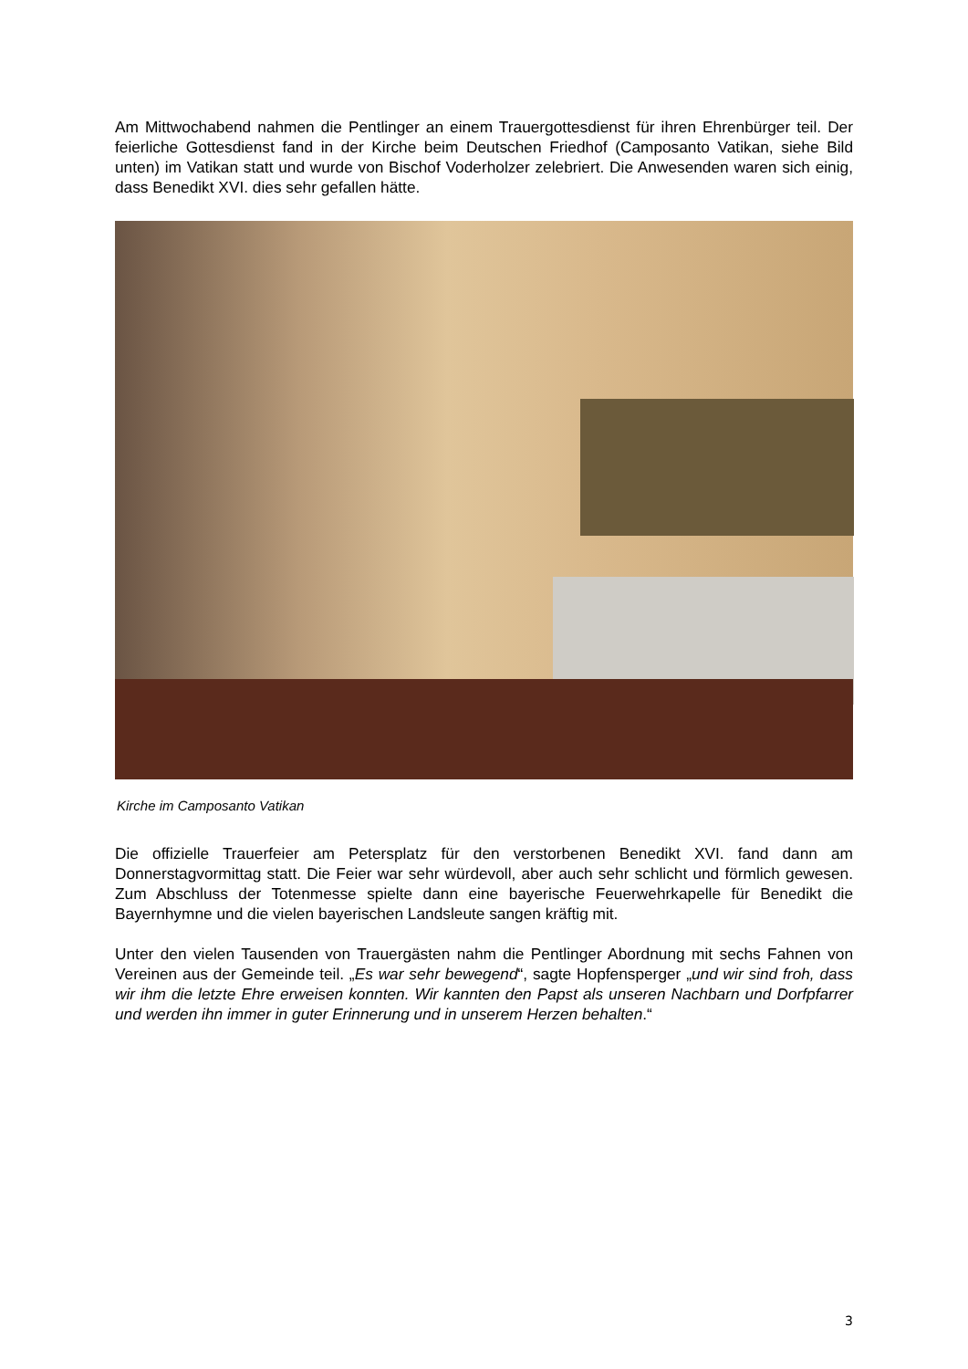Am Mittwochabend nahmen die Pentlinger an einem Trauergottesdienst für ihren Ehrenbürger teil. Der feierliche Gottesdienst fand in der Kirche beim Deutschen Friedhof (Camposanto Vatikan, siehe Bild unten) im Vatikan statt und wurde von Bischof Voderholzer zelebriert. Die Anwesenden waren sich einig, dass Benedikt XVI. dies sehr gefallen hätte.
Kirche im Camposanto Vatikan
Die offizielle Trauerfeier am Petersplatz für den verstorbenen Benedikt XVI. fand dann am Donnerstagvormittag statt. Die Feier war sehr würdevoll, aber auch sehr schlicht und förmlich gewesen. Zum Abschluss der Totenmesse spielte dann eine bayerische Feuerwehrkapelle für Benedikt die Bayernhymne und die vielen bayerischen Landsleute sangen kräftig mit.
Unter den vielen Tausenden von Trauergästen nahm die Pentlinger Abordnung mit sechs Fahnen von Vereinen aus der Gemeinde teil. „Es war sehr bewegend“, sagte Hopfensperger „und wir sind froh, dass wir ihm die letzte Ehre erweisen konnten. Wir kannten den Papst als unseren Nachbarn und Dorfpfarrer und werden ihn immer in guter Erinnerung und in unserem Herzen behalten.“
3